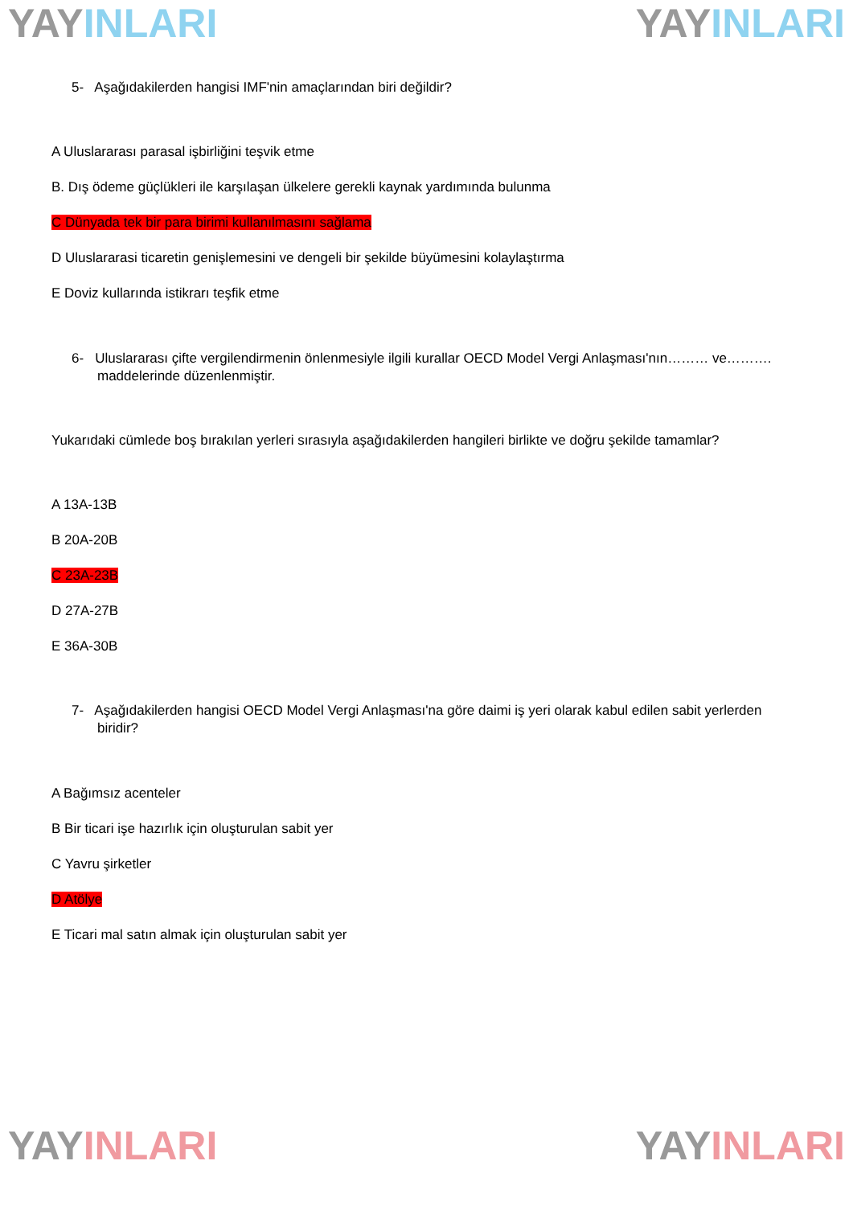YAYINLARI YAYINLARI
5- Aşağıdakilerden hangisi IMF'nin amaçlarından biri değildir?
A Uluslararası parasal işbirliğini teşvik etme
B. Dış ödeme güçlükleri ile karşılaşan ülkelere gerekli kaynak yardımında bulunma
C Dünyada tek bir para birimi kullanılmasını sağlama
D Uluslararasi ticaretin genişlemesini ve dengeli bir şekilde büyümesini kolaylaştırma
E Doviz kullarında istikrarı teşfik etme
6- Uluslararası çifte vergilendirmenin önlenmesiyle ilgili kurallar OECD Model Vergi Anlaşması'nın……… ve………. maddelerinde düzenlenmiştir.
Yukarıdaki cümlede boş bırakılan yerleri sırasıyla aşağıdakilerden hangileri birlikte ve doğru şekilde tamamlar?
A 13A-13B
B 20A-20B
C 23A-23B
D 27A-27B
E 36A-30B
7- Aşağıdakilerden hangisi OECD Model Vergi Anlaşması'na göre daimi iş yeri olarak kabul edilen sabit yerlerden biridir?
A Bağımsız acenteler
B Bir ticari işe hazırlık için oluşturulan sabit yer
C Yavru şirketler
D Atölye
E Ticari mal satın almak için oluşturulan sabit yer
YAYINLARI YAYINLARI